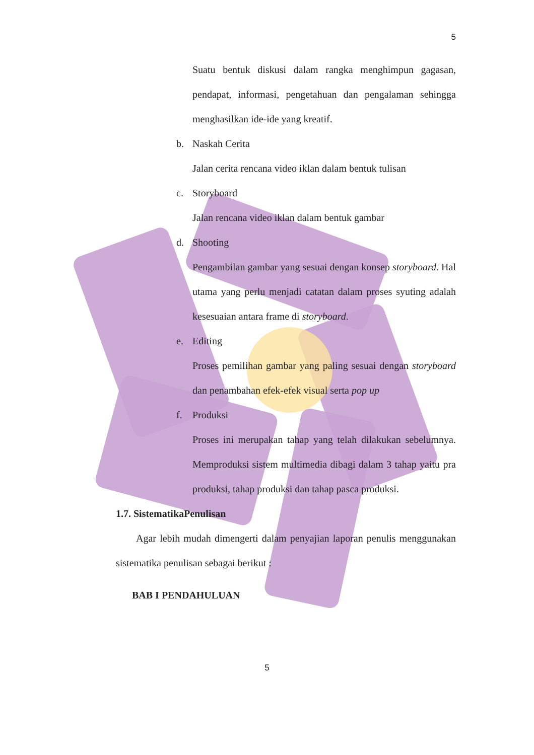5
Suatu bentuk diskusi dalam rangka menghimpun gagasan, pendapat, informasi, pengetahuan dan pengalaman sehingga menghasilkan ide-ide yang kreatif.
b. Naskah Cerita
Jalan cerita rencana video iklan dalam bentuk tulisan
c. Storyboard
Jalan rencana video iklan dalam bentuk gambar
d. Shooting
Pengambilan gambar yang sesuai dengan konsep storyboard. Hal utama yang perlu menjadi catatan dalam proses syuting adalah kesesuaian antara frame di storyboard.
e. Editing
Proses pemilihan gambar yang paling sesuai dengan storyboard dan penambahan efek-efek visual serta pop up
f. Produksi
Proses ini merupakan tahap yang telah dilakukan sebelumnya. Memproduksi sistem multimedia dibagi dalam 3 tahap yaitu pra produksi, tahap produksi dan tahap pasca produksi.
1.7. SistematikaPenulisan
Agar lebih mudah dimengerti dalam penyajian laporan penulis menggunakan sistematika penulisan sebagai berikut :
BAB I PENDAHULUAN
5